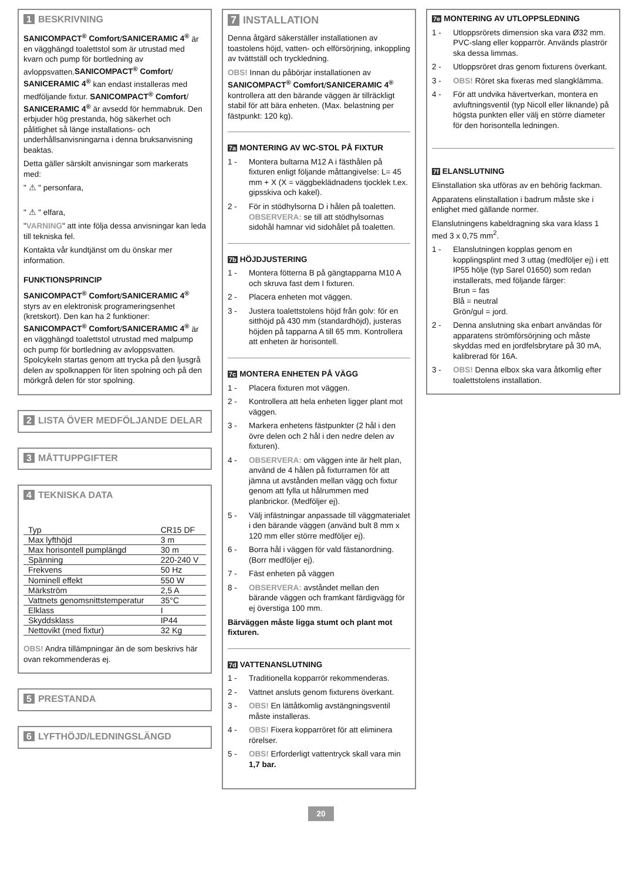1 BESKRIVNING
SANICOMPACT<sup>®</sup> Comfort/SANICERAMIC 4<sup>®</sup> är en vägghängd toalettstol som är utrustad med kvarn och pump för bortledning av avloppsvatten.SANICOMPACT<sup>®</sup> Comfort/ SANICERAMIC 4<sup>®</sup> kan endast installeras med medföljande fixtur. SANICOMPACT<sup>®</sup> Comfort/ SANICERAMIC 4<sup>®</sup> är avsedd för hemmabruk. Den erbjuder hög prestanda, hög säkerhet och pålitlighet så länge installations- och underhållsanvisningarna i denna bruksanvisning beaktas.
Detta gäller särskilt anvisningar som markerats med:
" ⚠ " personfara,
" ⚠ " elfara,
"VARNING" att inte följa dessa anvisningar kan leda till tekniska fel.
Kontakta vår kundtjänst om du önskar mer information.
FUNKTIONSPRINCIP
SANICOMPACT<sup>®</sup> Comfort/SANICERAMIC 4<sup>®</sup> styrs av en elektronisk programeringsenhet (kretskort). Den kan ha 2 funktioner: SANICOMPACT<sup>®</sup> Comfort/SANICERAMIC 4<sup>®</sup> är en vägghängd toalettstol utrustad med malpump och pump för bortledning av avloppsvatten. Spolcykeln startas genom att trycka på den ljusgrå delen av spolknappen för liten spolning och på den mörkgrå delen för stor spolning.
2 LISTA ÖVER MEDFÖLJANDE DELAR
3 MÅTTUPPGIFTER
4 TEKNISKA DATA
| Typ | CR15 DF |
| Max lyfthöjd | 3 m |
| Max horisontell pumplängd | 30 m |
| Spänning | 220-240 V |
| Frekvens | 50 Hz |
| Nominell effekt | 550 W |
| Märkström | 2,5 A |
| Vattnets genomsnittstemperatur | 35°C |
| Elklass | I |
| Skyddsklass | IP44 |
| Nettovikt (med fixtur) | 32 Kg |
OBS! Andra tillämpningar än de som beskrivs här ovan rekommenderas ej.
5 PRESTANDA
6 LYFTHÖJD/LEDNINGSLÄNGD
7 INSTALLATION
Denna åtgärd säkerställer installationen av toastolens höjd, vatten- och elförsörjning, inkoppling av tvättställ och tryckledning.
OBS! Innan du påbörjar installationen av SANICOMPACT<sup>®</sup> Comfort/SANICERAMIC 4<sup>®</sup> kontrollera att den bärande väggen är tillräckligt stabil för att bära enheten. (Max. belastning per fästpunkt: 120 kg).
7a MONTERING AV WC-STOL PÅ FIXTUR
1 - Montera bultarna M12 A i fästhålen på fixturen enligt följande måttangivelse: L= 45 mm + X (X = väggbeklädnadens tjocklek t.ex. gipsskiva och kakel).
2 - För in stödhylsorna D i hålen på toaletten. OBSERVERA: se till att stödhylsornas sidohål hamnar vid sidohålet på toaletten.
7b HÖJDJUSTERING
1 - Montera fötterna B på gängtapparna M10 A och skruva fast dem I fixturen.
2 - Placera enheten mot väggen.
3 - Justera toalettstolens höjd från golv: för en sitthöjd på 430 mm (standardhöjd), justeras höjden på tapparna A till 65 mm. Kontrollera att enheten är horisontell.
7c MONTERA ENHETEN PÅ VÄGG
1 - Placera fixturen mot väggen.
2 - Kontrollera att hela enheten ligger plant mot väggen.
3 - Markera enhetens fästpunkter (2 hål i den övre delen och 2 hål i den nedre delen av fixturen).
4 - OBSERVERA: om väggen inte är helt plan, använd de 4 hålen på fixturramen för att jämna ut avstånden mellan vägg och fixtur genom att fylla ut hålrummen med planbrickor. (Medföljer ej).
5 - Välj infästningar anpassade till väggmaterialet i den bärande väggen (använd bult 8 mm x 120 mm eller större medföljer ej).
6 - Borra hål i väggen för vald fästanordning. (Borr medföljer ej).
7 - Fäst enheten på väggen
8 - OBSERVERA: avståndet mellan den bärande väggen och framkant färdigvägg för ej överstiga 100 mm.
Bärväggen måste ligga stumt och plant mot fixturen.
7d VATTENANSLUTNING
1 - Traditionella kopparrör rekommenderas.
2 - Vattnet ansluts genom fixturens överkant.
3 - OBS! En lättåtkomlig avstängningsventil måste installeras.
4 - OBS! Fixera kopparröret för att eliminera rörelser.
5 - OBS! Erforderligt vattentryck skall vara min 1,7 bar.
7e MONTERING AV UTLOPPSLEDNING
1 - Utloppsrörets dimension ska vara Ø32 mm. PVC-slang eller kopparrör. Används plaströr ska dessa limmas.
2 - Utloppsröret dras genom fixturens överkant.
3 - OBS! Röret ska fixeras med slangklämma.
4 - För att undvika hävertverkan, montera en avluftningsventil (typ Nicoll eller liknande) på högsta punkten eller välj en större diameter för den horisontella ledningen.
7f ELANSLUTNING
Elinstallation ska utföras av en behörig fackman.
Apparatens elinstallation i badrum måste ske i enlighet med gällande normer.
Elanslutningens kabeldragning ska vara klass 1 med 3 x 0,75 mm<sup>2</sup>.
1 - Elanslutningen kopplas genom en kopplingsplint med 3 uttag (medföljer ej) i ett IP55 hölje (typ Sarel 01650) som redan installerats, med följande färger:
Brun = fas
Blå = neutral
Grön/gul = jord.
2 - Denna anslutning ska enbart användas för apparatens strömförsörjning och måste skyddas med en jordfelsbrytare på 30 mA, kalibrerad för 16A.
3 - OBS! Denna elbox ska vara åtkomlig efter toalettstolens installation.
20